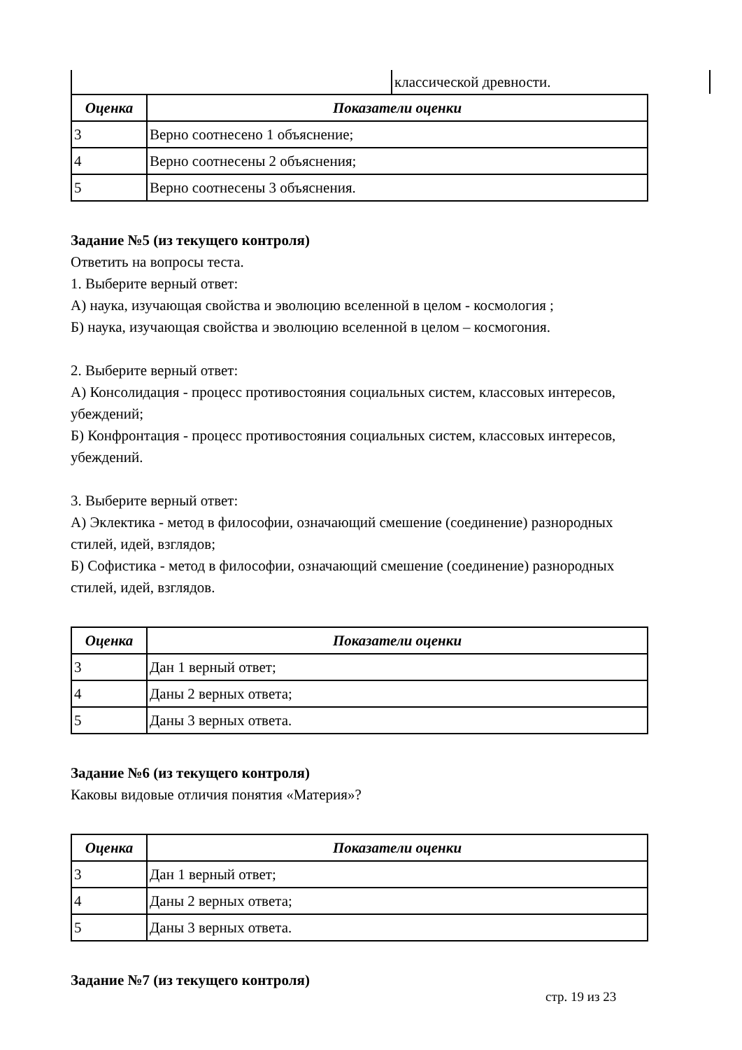| | классической древности. |
| Оценка | Показатели оценки |
| --- | --- |
| 3 | Верно соотнесено 1 объяснение; |
| 4 | Верно соотнесены 2 объяснения; |
| 5 | Верно соотнесены 3 объяснения. |
Задание №5 (из текущего контроля)
Ответить на вопросы теста.
1. Выберите верный ответ:
А) наука, изучающая свойства и эволюцию вселенной в целом - космология ;
Б) наука, изучающая свойства и эволюцию вселенной в целом – космогония.
2. Выберите верный ответ:
А) Консолидация - процесс противостояния социальных систем, классовых интересов, убеждений;
Б) Конфронтация - процесс противостояния социальных систем, классовых интересов, убеждений.
3. Выберите верный ответ:
А) Эклектика - метод в философии, означающий смешение (соединение) разнородных стилей, идей, взглядов;
Б) Софистика - метод в философии, означающий смешение (соединение) разнородных стилей, идей, взглядов.
| Оценка | Показатели оценки |
| --- | --- |
| 3 | Дан 1 верный ответ; |
| 4 | Даны 2 верных ответа; |
| 5 | Даны 3 верных ответа. |
Задание №6 (из текущего контроля)
Каковы видовые отличия понятия «Материя»?
| Оценка | Показатели оценки |
| --- | --- |
| 3 | Дан 1 верный ответ; |
| 4 | Даны 2 верных ответа; |
| 5 | Даны 3 верных ответа. |
Задание №7 (из текущего контроля)
стр. 19 из 23